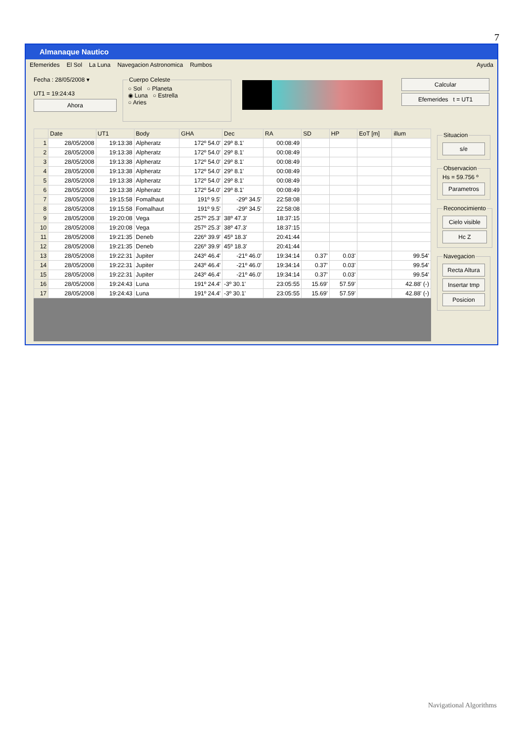7
Almanaque Nautico
Efemerides El Sol La Luna Navegacion Astronomica Rumbos Ayuda
Fecha : 28/05/2008 ▾
UT1 = 19:24:43
Ahora
Cuerpo Celeste○ Sol ○ Planeta
◉ Luna ○ Estrella
○ Aries
Calcular
Efemerides t = UT1
| | Date | UT1 | Body | GHA | Dec | RA | SD | HP | EoT [m] | illum |
| --- | --- | --- | --- | --- | --- | --- | --- | --- | --- | --- |
| 1 | 28/05/2008 | 19:13:38 | Alpheratz | 172º 54.0' | 29º 8.1' | 00:08:49 | | | | |
| 2 | 28/05/2008 | 19:13:38 | Alpheratz | 172º 54.0' | 29º 8.1' | 00:08:49 | | | | |
| 3 | 28/05/2008 | 19:13:38 | Alpheratz | 172º 54.0' | 29º 8.1' | 00:08:49 | | | | |
| 4 | 28/05/2008 | 19:13:38 | Alpheratz | 172º 54.0' | 29º 8.1' | 00:08:49 | | | | |
| 5 | 28/05/2008 | 19:13:38 | Alpheratz | 172º 54.0' | 29º 8.1' | 00:08:49 | | | | |
| 6 | 28/05/2008 | 19:13:38 | Alpheratz | 172º 54.0' | 29º 8.1' | 00:08:49 | | | | |
| 7 | 28/05/2008 | 19:15:58 | Fomalhaut | 191º 9.5' | -29º 34.5' | 22:58:08 | | | | |
| 8 | 28/05/2008 | 19:15:58 | Fomalhaut | 191º 9.5' | -29º 34.5' | 22:58:08 | | | | |
| 9 | 28/05/2008 | 19:20:08 | Vega | 257º 25.3' | 38º 47.3' | 18:37:15 | | | | |
| 10 | 28/05/2008 | 19:20:08 | Vega | 257º 25.3' | 38º 47.3' | 18:37:15 | | | | |
| 11 | 28/05/2008 | 19:21:35 | Deneb | 226º 39.9' | 45º 18.3' | 20:41:44 | | | | |
| 12 | 28/05/2008 | 19:21:35 | Deneb | 226º 39.9' | 45º 18.3' | 20:41:44 | | | | |
| 13 | 28/05/2008 | 19:22:31 | Jupiter | 243º 46.4' | -21º 46.0' | 19:34:14 | 0.37' | 0.03' | | 99.54' |
| 14 | 28/05/2008 | 19:22:31 | Jupiter | 243º 46.4' | -21º 46.0' | 19:34:14 | 0.37' | 0.03' | | 99.54' |
| 15 | 28/05/2008 | 19:22:31 | Jupiter | 243º 46.4' | -21º 46.0' | 19:34:14 | 0.37' | 0.03' | | 99.54' |
| 16 | 28/05/2008 | 19:24:43 | Luna | 191º 24.4' | -3º 30.1' | 23:05:55 | 15.69' | 57.59' | | 42.88' (-) |
| 17 | 28/05/2008 | 19:24:43 | Luna | 191º 24.4' | -3º 30.1' | 23:05:55 | 15.69' | 57.59' | | 42.88' (-) |
Situacion
s/e
ObservacionHs = 59.756 º
Parametros
Reconocimiento
Cielo visible
Hc Z
Navegacion
Recta Altura
Insertar tmp
Posicion
Navigational Algorithms